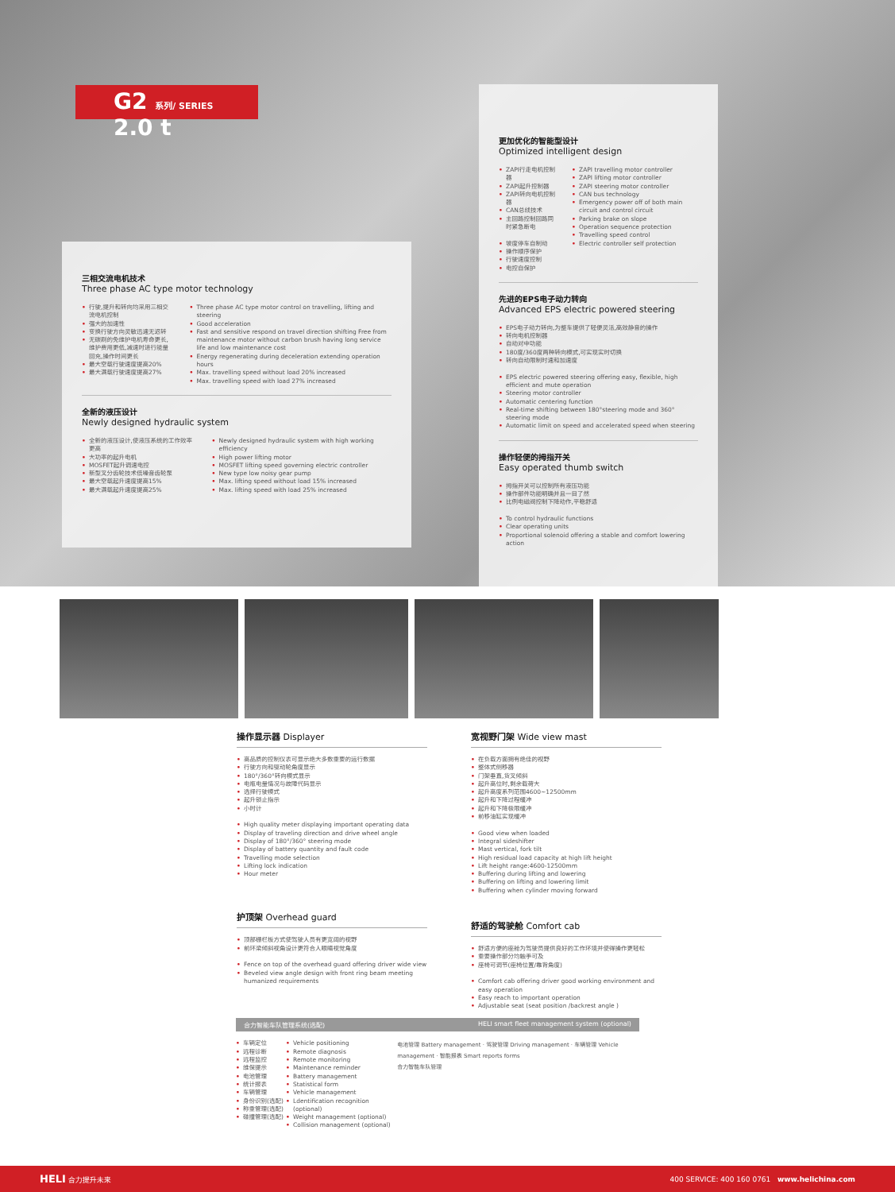G2 系列/ SERIES 2.0 t
三相交流电机技术
Three phase AC type motor technology
• 行驶,提升和转向均采用三相交流电机控制
• 强大的加速性
• 变换行驶方向灵敏迅速无迟转
• 无碳刷的免维护电机寿命更长,维护费用更低,减速时进行能量回充,操作时间更长
• 最大空载行驶速度提高20%
• 最大满载行驶速度提高27%
• Three phase AC type motor control on travelling, lifting and steering
• Good acceleration
• Fast and sensitive respond on travel direction shifting Free from maintenance motor without carbon brush having long service life and low maintenance cost
• Energy regenerating during deceleration extending operation hours
• Max. travelling speed without load 20% increased
• Max. travelling speed with load 27% increased
全新的液压设计
Newly designed hydraulic system
• 全新的液压设计,使液压系统的工作效率更高
• 大功率的起升电机
• MOSFET起升调速电控
• 新型叉分齿轮技术低噪音齿轮泵
• 最大空载起升速度提高15%
• 最大满载起升速度提高25%
• Newly designed hydraulic system with high working efficiency
• High power lifting motor
• MOSFET lifting speed governing electric controller
• New type low noisy gear pump
• Max. lifting speed without load 15% increased
• Max. lifting speed with load 25% increased
更加优化的智能型设计
Optimized intelligent design
• ZAPI行走电机控制器
• ZAPI起升控制器
• ZAPI转向电机控制器
• CAN总线技术
• 主回路控制回路同时紧急断电
• 坡度停车自制动
• 操作顺序保护
• 行驶速度控制
• 电控自保护
• ZAPI travelling motor controller
• ZAPI lifting motor controller
• ZAPI steering motor controller
• CAN bus technology
• Emergency power off of both main circuit and control circuit
• Parking brake on slope
• Operation sequence protection
• Travelling speed control
• Electric controller self protection
先进的EPS电子动力转向
Advanced EPS electric powered steering
• EPS电子动力转向,为整车提供了轻便灵活,高效静音的操作
• 转向电机控制器
• 自动对中功能
• 180度/360度两种转向模式,可实现实时切换
• 转向自动限制时速和加速度
• EPS electric powered steering offering easy, flexible, high efficient and mute operation
• Steering motor controller
• Automatic centering function
• Real-time shifting between 180°steering mode and 360° steering mode
• Automatic limit on speed and accelerated speed when steering
操作轻便的拇指开关
Easy operated thumb switch
• 拇指开关可以控制所有液压功能
• 操作部件功能明确并且一目了然
• 比例电磁阀控制下降动作,平稳舒适
• To control hydraulic functions
• Clear operating units
• Proportional solenoid offering a stable and comfort lowering action
操作显示器 Displayer
• 高品质的控制仪表可显示绝大多数重要的运行数据
• 行驶方向和驱动轮角度显示
• 180°/360°转向模式显示
• 电瓶电量情况与故障代码显示
• 选择行驶模式
• 起升锁止指示
• 小时计
• High quality meter displaying important operating data
• Display of traveling direction and drive wheel angle
• Display of 180°/360° steering mode
• Display of battery quantity and fault code
• Travelling mode selection
• Lifting lock indication
• Hour meter
护顶架 Overhead guard
• 顶部栅栏板方式使驾驶人员有更宽阔的视野
• 前环梁倾斜视角设计更符合人眼睛视觉角度
• Fence on top of the overhead guard offering driver wide view
• Beveled view angle design with front ring beam meeting humanized requirements
宽视野门架 Wide view mast
• 在负载方面拥有绝佳的视野
• 整体式侧移器
• 门架垂直,货叉倾斜
• 起升高位时,剩余载荷大
• 起升高度系列范围4600~12500mm
• 起升和下降过程缓冲
• 起升和下降极限缓冲
• 前移油缸实现缓冲
• Good view when loaded
• Integral sideshifter
• Mast vertical, fork tilt
• High residual load capacity at high lift height
• Lift height range:4600-12500mm
• Buffering during lifting and lowering
• Buffering on lifting and lowering limit
• Buffering when cylinder moving forward
舒适的驾驶舱 Comfort cab
• 舒适方便的座舱为驾驶员提供良好的工作环境并使得操作更轻松
• 重要操作部分均触手可及
• 座椅可调节(座椅位置/靠背角度)
• Comfort cab offering driver good working environment and easy operation
• Easy reach to important operation
• Adjustable seat (seat position /backrest angle )
合力智能车队管理系统(选配) HELI smart fleet management system (optional)
• 车辆定位
• 远程诊断
• 远程监控
• 维保提示
• 电池管理
• 统计报表
• 车辆管理
• 身份识别(选配)
• 称重管理(选配)
• 碰撞管理(选配)
• Vehicle positioning
• Remote diagnosis
• Remote monitoring
• Maintenance reminder
• Battery management
• Statistical form
• Vehicle management
• Ldentification recognition (optional)
• Weight management (optional)
• Collision management (optional)
电池管理 Battery management · 驾驶管理 Driving management · 车辆管理 Vehicle management · 智能报表 Smart reports forms
合力智能车队管理
HELI 合力提升未来 400 SERVICE: 400 160 0761 www.helichina.com